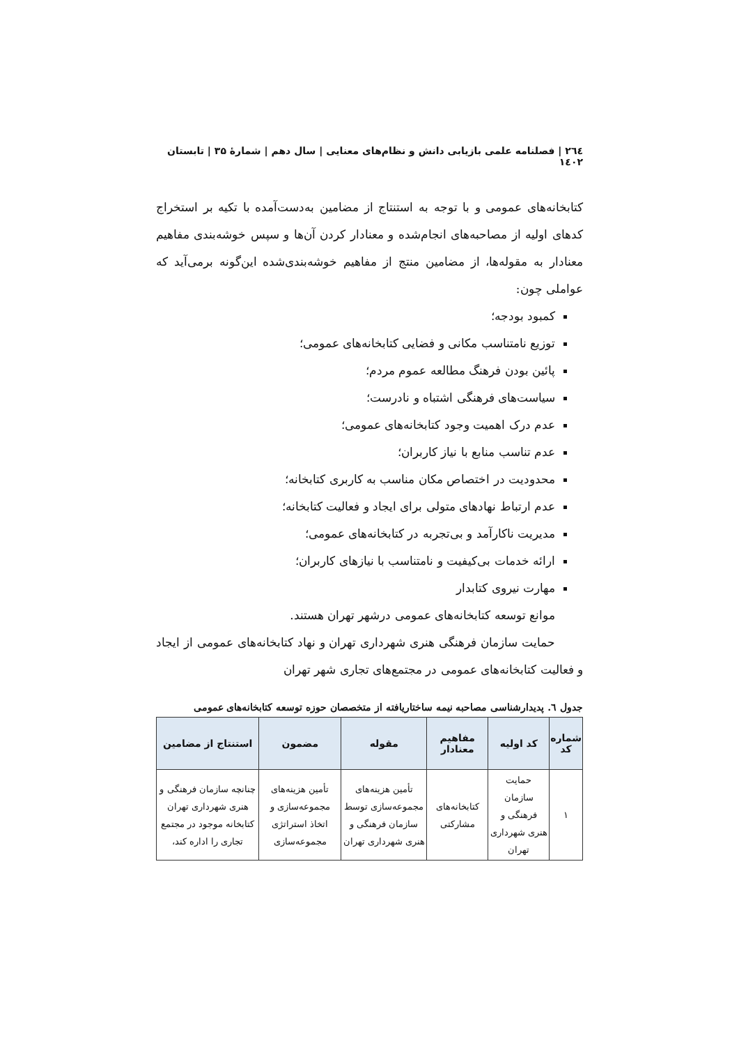۲٦٤ | فصلنامه علمی بازیابی دانش و نظام‌های معنایی | سال دهم | شمارۀ ۳۵ | تابستان ۱٤۰۲
کتابخانه‌های عمومی و با توجه به استنتاج از مضامین به‌دست‌آمده با تکیه بر استخراج کدهای اولیه از مصاحبه‌های انجام‌شده و معنادار کردن آن‌ها و سپس خوشه‌بندی مفاهیم معنادار به مقوله‌ها، از مضامین منتج از مفاهیم خوشه‌بندی‌شده این‌گونه برمی‌آید که عواملی چون:
کمبود بودجه؛
توزیع نامتناسب مکانی و فضایی کتابخانه‌های عمومی؛
پائین بودن فرهنگ مطالعه عموم مردم؛
سیاست‌های فرهنگی اشتباه و نادرست؛
عدم درک اهمیت وجود کتابخانه‌های عمومی؛
عدم تناسب منابع با نیاز کاربران؛
محدودیت در اختصاص مکان مناسب به کاربری کتابخانه؛
عدم ارتباط نهادهای متولی برای ایجاد و فعالیت کتابخانه؛
مدیریت ناکارآمد و بی‌تجربه در کتابخانه‌های عمومی؛
ارائه خدمات بی‌کیفیت و نامتناسب با نیازهای کاربران؛
مهارت نیروی کتابدار
موانع توسعه کتابخانه‌های عمومی درشهر تهران هستند.
حمایت سازمان فرهنگی هنری شهرداری تهران و نهاد کتابخانه‌های عمومی از ایجاد و فعالیت کتابخانه‌های عمومی در مجتمع‌های تجاری شهر تهران
جدول ٦. پدیدارشناسی مصاحبه نیمه ساختاریافته از متخصصان حوزه توسعه کتابخانه‌های عمومی
| شماره کد | کد اولیه | مفاهیم معنادار | مقوله | مضمون | استنتاج از مضامین |
| --- | --- | --- | --- | --- | --- |
| ۱ | حمایت سازمان فرهنگی و هنری شهرداری تهران | کتابخانه‌های مشارکتی | تأمین هزینه‌های مجموعه‌سازی توسط سازمان فرهنگی و هنری شهرداری تهران | تأمین هزینه‌های مجموعه‌سازی و اتخاذ استراتژی مجموعه‌سازی | چنانچه سازمان فرهنگی و هنری شهرداری تهران کتابخانه موجود در مجتمع تجاری را اداره کند، |